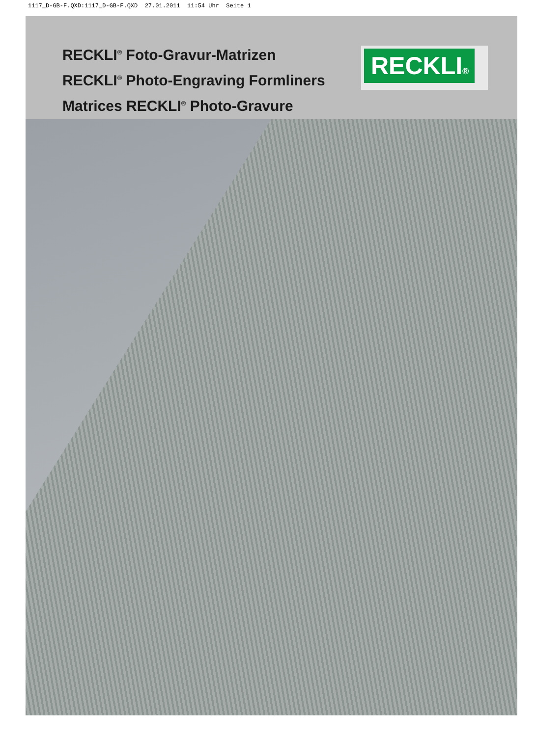1117_D-GB-F.QXD:1117_D-GB-F.QXD 27.01.2011 11:54 Uhr Seite 1
RECKLI<sup>®</sup> Foto-Gravur-Matrizen
RECKLI<sup>®</sup> Photo-Engraving Formliners
Matrices RECKLI<sup>®</sup> Photo-Gravure
RECKLI®